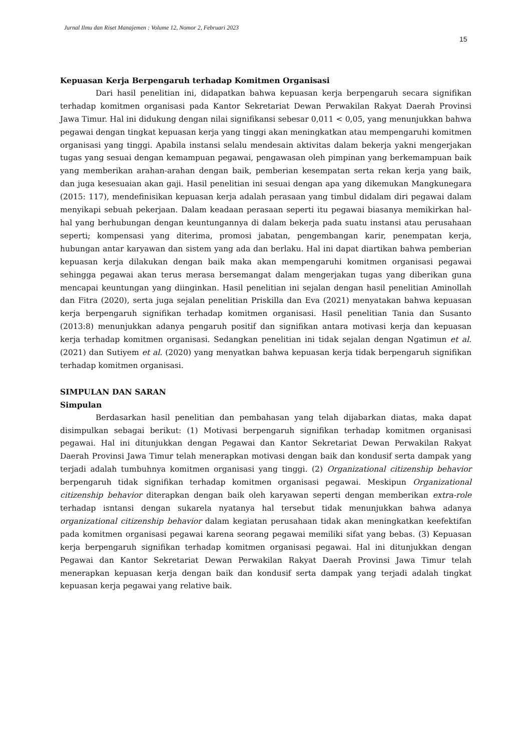Jurnal Ilmu dan Riset Manajemen : Volume 12, Nomor 2, Februari 2023
15
Kepuasan Kerja Berpengaruh terhadap Komitmen Organisasi
Dari hasil penelitian ini, didapatkan bahwa kepuasan kerja berpengaruh secara signifikan terhadap komitmen organisasi pada Kantor Sekretariat Dewan Perwakilan Rakyat Daerah Provinsi Jawa Timur. Hal ini didukung dengan nilai signifikansi sebesar 0,011 < 0,05, yang menunjukkan bahwa pegawai dengan tingkat kepuasan kerja yang tinggi akan meningkatkan atau mempengaruhi komitmen organisasi yang tinggi. Apabila instansi selalu mendesain aktivitas dalam bekerja yakni mengerjakan tugas yang sesuai dengan kemampuan pegawai, pengawasan oleh pimpinan yang berkemampuan baik yang memberikan arahan-arahan dengan baik, pemberian kesempatan serta rekan kerja yang baik, dan juga kesesuaian akan gaji. Hasil penelitian ini sesuai dengan apa yang dikemukan Mangkunegara (2015: 117), mendefinisikan kepuasan kerja adalah perasaan yang timbul didalam diri pegawai dalam menyikapi sebuah pekerjaan. Dalam keadaan perasaan seperti itu pegawai biasanya memikirkan hal-hal yang berhubungan dengan keuntungannya di dalam bekerja pada suatu instansi atau perusahaan seperti; kompensasi yang diterima, promosi jabatan, pengembangan karir, penempatan kerja, hubungan antar karyawan dan sistem yang ada dan berlaku. Hal ini dapat diartikan bahwa pemberian kepuasan kerja dilakukan dengan baik maka akan mempengaruhi komitmen organisasi pegawai sehingga pegawai akan terus merasa bersemangat dalam mengerjakan tugas yang diberikan guna mencapai keuntungan yang diinginkan. Hasil penelitian ini sejalan dengan hasil penelitian Aminollah dan Fitra (2020), serta juga sejalan penelitian Priskilla dan Eva (2021) menyatakan bahwa kepuasan kerja berpengaruh signifikan terhadap komitmen organisasi. Hasil penelitian Tania dan Susanto (2013:8) menunjukkan adanya pengaruh positif dan signifikan antara motivasi kerja dan kepuasan kerja terhadap komitmen organisasi. Sedangkan penelitian ini tidak sejalan dengan Ngatimun et al. (2021) dan Sutiyem et al. (2020) yang menyatkan bahwa kepuasan kerja tidak berpengaruh signifikan terhadap komitmen organisasi.
SIMPULAN DAN SARAN
Simpulan
Berdasarkan hasil penelitian dan pembahasan yang telah dijabarkan diatas, maka dapat disimpulkan sebagai berikut: (1) Motivasi berpengaruh signifikan terhadap komitmen organisasi pegawai. Hal ini ditunjukkan dengan Pegawai dan Kantor Sekretariat Dewan Perwakilan Rakyat Daerah Provinsi Jawa Timur telah menerapkan motivasi dengan baik dan kondusif serta dampak yang terjadi adalah tumbuhnya komitmen organisasi yang tinggi. (2) Organizational citizenship behavior berpengaruh tidak signifikan terhadap komitmen organisasi pegawai. Meskipun Organizational citizenship behavior diterapkan dengan baik oleh karyawan seperti dengan memberikan extra-role terhadap isntansi dengan sukarela nyatanya hal tersebut tidak menunjukkan bahwa adanya organizational citizenship behavior dalam kegiatan perusahaan tidak akan meningkatkan keefektifan pada komitmen organisasi pegawai karena seorang pegawai memiliki sifat yang bebas. (3) Kepuasan kerja berpengaruh signifikan terhadap komitmen organisasi pegawai. Hal ini ditunjukkan dengan Pegawai dan Kantor Sekretariat Dewan Perwakilan Rakyat Daerah Provinsi Jawa Timur telah menerapkan kepuasan kerja dengan baik dan kondusif serta dampak yang terjadi adalah tingkat kepuasan kerja pegawai yang relative baik.